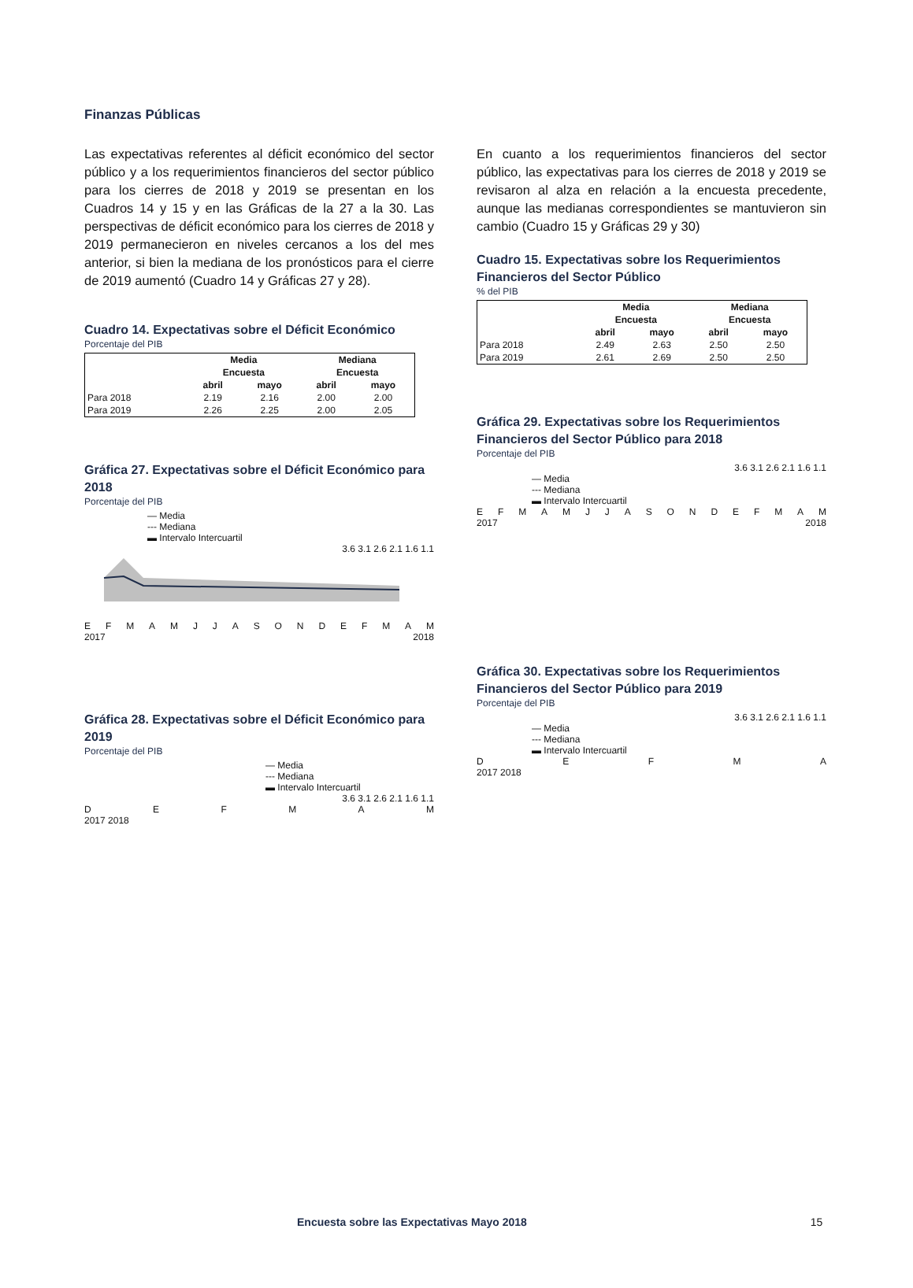Finanzas Públicas
Las expectativas referentes al déficit económico del sector público y a los requerimientos financieros del sector público para los cierres de 2018 y 2019 se presentan en los Cuadros 14 y 15 y en las Gráficas de la 27 a la 30. Las perspectivas de déficit económico para los cierres de 2018 y 2019 permanecieron en niveles cercanos a los del mes anterior, si bien la mediana de los pronósticos para el cierre de 2019 aumentó (Cuadro 14 y Gráficas 27 y 28).
Cuadro 14. Expectativas sobre el Déficit Económico
Porcentaje del PIB
| | Media | | Mediana | |
| --- | --- | --- | --- | --- |
| | Encuesta | | Encuesta | |
| | abril | mayo | abril | mayo |
| Para 2018 | 2.19 | 2.16 | 2.00 | 2.00 |
| Para 2019 | 2.26 | 2.25 | 2.00 | 2.05 |
Gráfica 27. Expectativas sobre el Déficit Económico para 2018
Porcentaje del PIB
— Media
--- Mediana
▬ Intervalo Intercuartil
3.6 3.1 2.6 2.1 1.6 1.1
EFMAMJJASONDEFMAM
2017 2018
Gráfica 28. Expectativas sobre el Déficit Económico para 2019
Porcentaje del PIB
— Media
--- Mediana
▬ Intervalo Intercuartil
3.6 3.1 2.6 2.1 1.6 1.1
DEFMAM
2017 2018
En cuanto a los requerimientos financieros del sector público, las expectativas para los cierres de 2018 y 2019 se revisaron al alza en relación a la encuesta precedente, aunque las medianas correspondientes se mantuvieron sin cambio (Cuadro 15 y Gráficas 29 y 30)
Cuadro 15. Expectativas sobre los Requerimientos Financieros del Sector Público
% del PIB
| | Media | | Mediana | |
| --- | --- | --- | --- | --- |
| | Encuesta | | Encuesta | |
| | abril | mayo | abril | mayo |
| Para 2018 | 2.49 | 2.63 | 2.50 | 2.50 |
| Para 2019 | 2.61 | 2.69 | 2.50 | 2.50 |
Gráfica 29. Expectativas sobre los Requerimientos Financieros del Sector Público para 2018
Porcentaje del PIB
3.6 3.1 2.6 2.1 1.6 1.1
— Media
--- Mediana
▬ Intervalo Intercuartil
EFMAMJJASONDEFMAM
2017 2018
Gráfica 30. Expectativas sobre los Requerimientos Financieros del Sector Público para 2019
Porcentaje del PIB
3.6 3.1 2.6 2.1 1.6 1.1
— Media
--- Mediana
▬ Intervalo Intercuartil
DEFMA
2017 2018
Encuesta sobre las Expectativas Mayo 2018 15